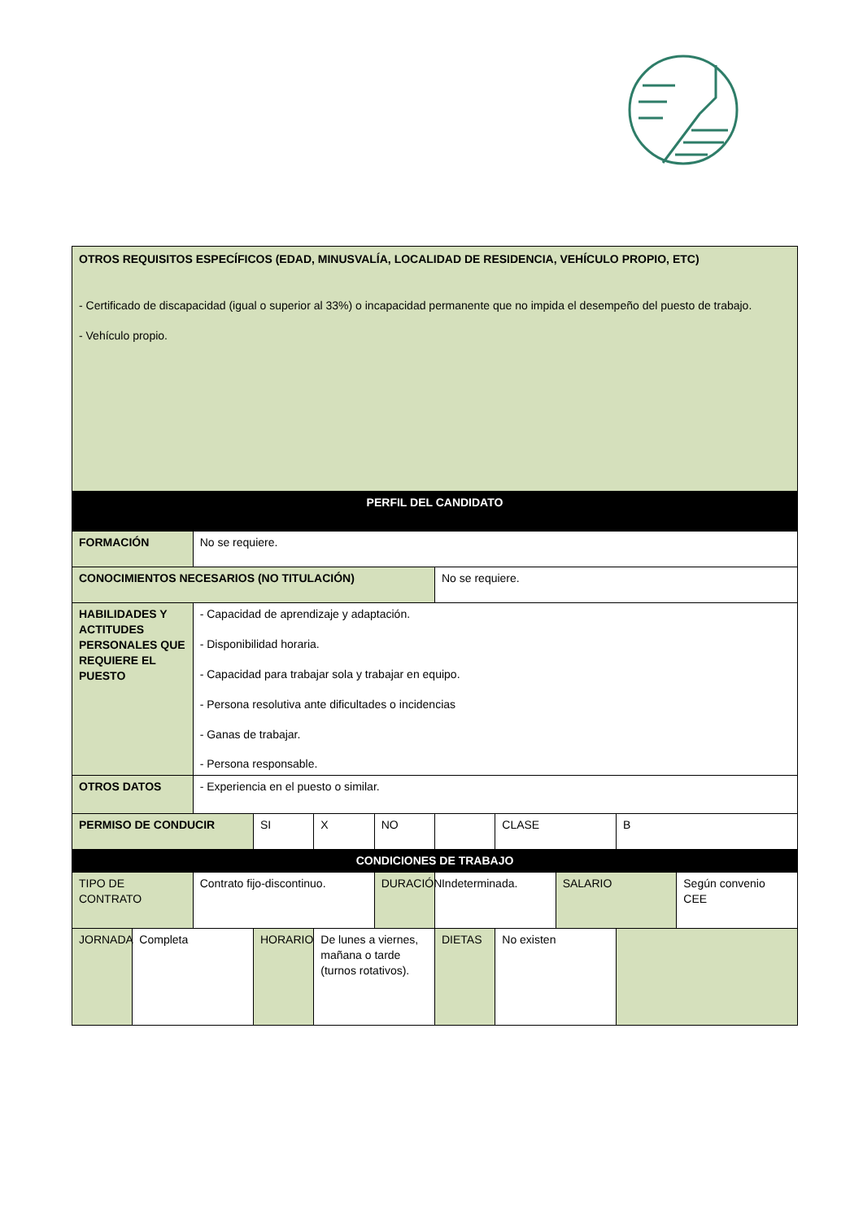| OTROS REQUISITOS ESPECÍFICOS (EDAD, MINUSVALÍA, LOCALIDAD DE RESIDENCIA, VEHÍCULO PROPIO, ETC) - Certificado de discapacidad (igual o superior al 33%) o incapacidad permanente que no impida el desempeño del puesto de trabajo. - Vehículo propio. | | | | | | | | | | |
| PERFIL DEL CANDIDATO | | | | | | | | | | |
| FORMACIÓN | | No se requiere. | | | | | | | | |
| CONOCIMIENTOS NECESARIOS (NO TITULACIÓN) | | | | | | No se requiere. | | | | |
| HABILIDADES Y ACTITUDES PERSONALES QUE REQUIERE EL PUESTO | | - Capacidad de aprendizaje y adaptación. - Disponibilidad horaria. - Capacidad para trabajar sola y trabajar en equipo. - Persona resolutiva ante dificultades o incidencias - Ganas de trabajar. - Persona responsable. | | | | | | | | |
| OTROS DATOS | | - Experiencia en el puesto o similar. | | | | | | | | |
| PERMISO DE CONDUCIR | | | SI | X | NO | | CLASE | | B | |
| CONDICIONES DE TRABAJO | | | | | | | | | | |
| TIPO DE CONTRATO | | Contrato fijo-discontinuo. | | | DURACIÓN | Indeterminada. | | SALARIO | | Según convenio CEE |
| JORNADA | Completa | | HORARIO | De lunes a viernes, mañana o tarde (turnos rotativos). | | DIETAS | No existen | | | |